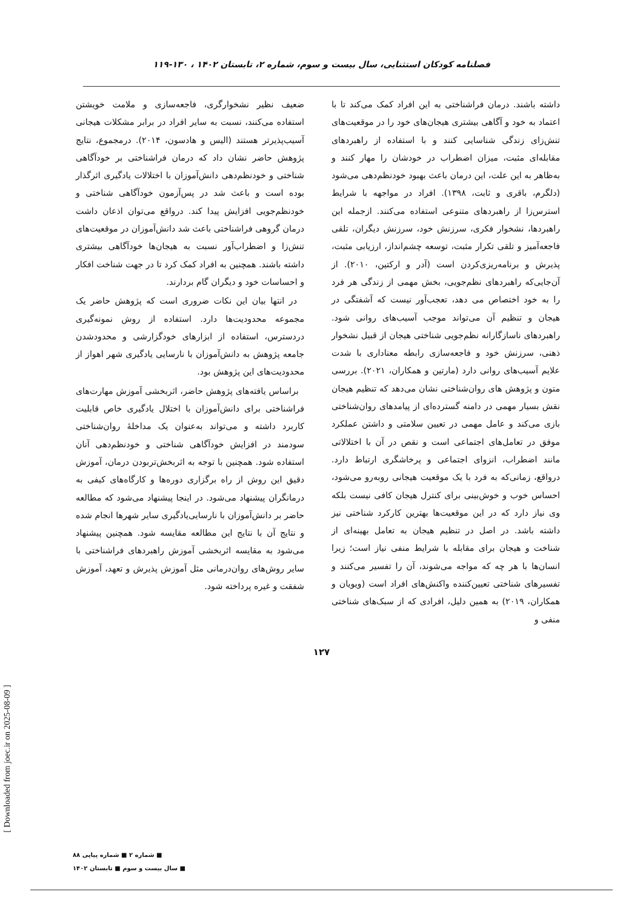فصلنامه کودکان استثنایی، سال بیست و سوم، شماره ۲، تابستان ۱۴۰۲ ، ۱۳۰-۱۱۹
داشته باشند. درمان فراشناختی به این افراد کمک می‌کند تا با اعتماد به خود و آگاهی بیشتری هیجان‌های خود را در موقعیت‌های تنش‌زای زندگی شناسایی کنند و با استفاده از راهبردهای مقابله‌ای مثبت، میزان اضطراب در خودشان را مهار کنند و به‌ظاهر به این علت، این درمان باعث بهبود خودنظم‌دهی می‌شود (دلگرم، باقری و ثابت، ۱۳۹۸). افراد در مواجهه با شرایط استرس‌زا از راهبردهای متنوعی استفاده می‌کنند. ازجمله این راهبردها، نشخوار فکری، سرزنش خود، سرزنش دیگران، تلقی فاجعه‌آمیز و تلقی تکرار مثبت، توسعه چشم‌انداز، ارزیابی مثبت، پذیرش و برنامه‌ریزی‌کردن است (آدر و ارکتین، ۲۰۱۰). از آن‌جایی‌که راهبردهای نظم‌جویی، بخش مهمی از زندگی هر فرد را به خود اختصاص می دهد، تعجب‌آور نیست که آشفتگی در هیجان و تنظیم آن می‌تواند موجب آسیب‌های روانی شود. راهبردهای ناسازگارانه نظم‌جویی شناختی هیجان از قبیل نشخوار ذهنی، سرزنش خود و فاجعه‌سازی رابطه معناداری با شدت علایم آسیب‌های روانی دارد (مارتین و همکاران، ۲۰۲۱). بررسی متون و پژوهش های روان‌شناختی نشان می‌دهد که تنظیم هیجان نقش بسیار مهمی در دامنه گسترده‌ای از پیامدهای روان‌شناختی بازی می‌کند و عامل مهمی در تعیین سلامتی و داشتن عملکرد موفق در تعامل‌های اجتماعی است و نقص در آن با اختلالاتی مانند اضطراب، انزوای اجتماعی و پرخاشگری ارتباط دارد. درواقع، زمانی‌که به فرد با یک موقعیت هیجانی روبه‌رو می‌شود، احساس خوب و خوش‌بینی برای کنترل هیجان کافی نیست بلکه وی نیاز دارد که در این موقعیت‌ها بهترین کارکرد شناختی نیز داشته باشد. در اصل در تنظیم هیجان به تعامل بهینه‌ای از شناخت و هیجان برای مقابله با شرایط منفی نیاز است؛ زیرا انسان‌ها با هر چه که مواجه می‌شوند، آن را تفسیر می‌کنند و تفسیرهای شناختی تعیین‌کننده واکنش‌های افراد است (ویویان و همکاران، ۲۰۱۹) به همین دلیل، افرادی که از سبک‌های شناختی منفی و
ضعیف نظیر نشخوارگری، فاجعه‌سازی و ملامت خویشتن استفاده می‌کنند، نسبت به سایر افراد در برابر مشکلات هیجانی آسیب‌پذیرتر هستند (الیس و هادسون، ۲۰۱۴). درمجموع، نتایج پژوهش حاضر نشان داد که درمان فراشناختی بر خودآگاهی شناختی و خودنظم‌دهی دانش‌آموزان با اختلالات یادگیری اثرگذار بوده است و باعث شد در پس‌آزمون خودآگاهی شناختی و خودنظم‌جویی افزایش پیدا کند. درواقع می‌توان اذعان داشت درمان گروهی فراشناختی باعث شد دانش‌آموزان در موقعیت‌های تنش‌زا و اضطراب‌آور نسبت به هیجان‌ها خودآگاهی بیشتری داشته باشند. همچنین به افراد کمک کرد تا در جهت شناخت افکار و احساسات خود و دیگران گام بردارند.
در انتها بیان این نکات ضروری است که پژوهش حاضر یک مجموعه محدودیت‌ها دارد. استفاده از روش نمونه‌گیری دردسترس، استفاده از ابزارهای خودگزارشی و محدودشدن جامعه پژوهش به دانش‌آموزان با نارسایی یادگیری شهر اهواز از محدودیت‌های این پژوهش بود.
براساس یافته‌های پژوهش حاضر، اثربخشی آموزش مهارت‌های فراشناختی برای دانش‌آموزان با اختلال یادگیری خاص قابلیت کاربرد داشته و می‌تواند به‌عنوان یک مداخلۀ روان‌شناختی سودمند در افزایش خودآگاهی شناختی و خودنظم‌دهی آنان استفاده شود. همچنین با توجه به اثربخش‌تربودن درمان، آموزش دقیق این روش از راه برگزاری دوره‌ها و کارگاه‌های کیفی به درمانگران پیشنهاد می‌شود. در اینجا پیشنهاد می‌شود که مطالعه حاضر بر دانش‌آموزان با نارسایی‌یادگیری سایر شهرها انجام شده و نتایج آن با نتایج این مطالعه مقایسه شود. همچنین پیشنهاد می‌شود به مقایسه اثربخشی آموزش راهبردهای فراشناختی با سایر روش‌های روان‌درمانی مثل آموزش پذیرش و تعهد، آموزش شفقت و غیره پرداخته شود.
۱۲۷
■ شماره ۲ ■ شماره پیاپی ۸۸
■ سال بیست و سوم ■ تابستان ۱۴۰۲
[ Downloaded from joec.ir on 2025-08-09 ]